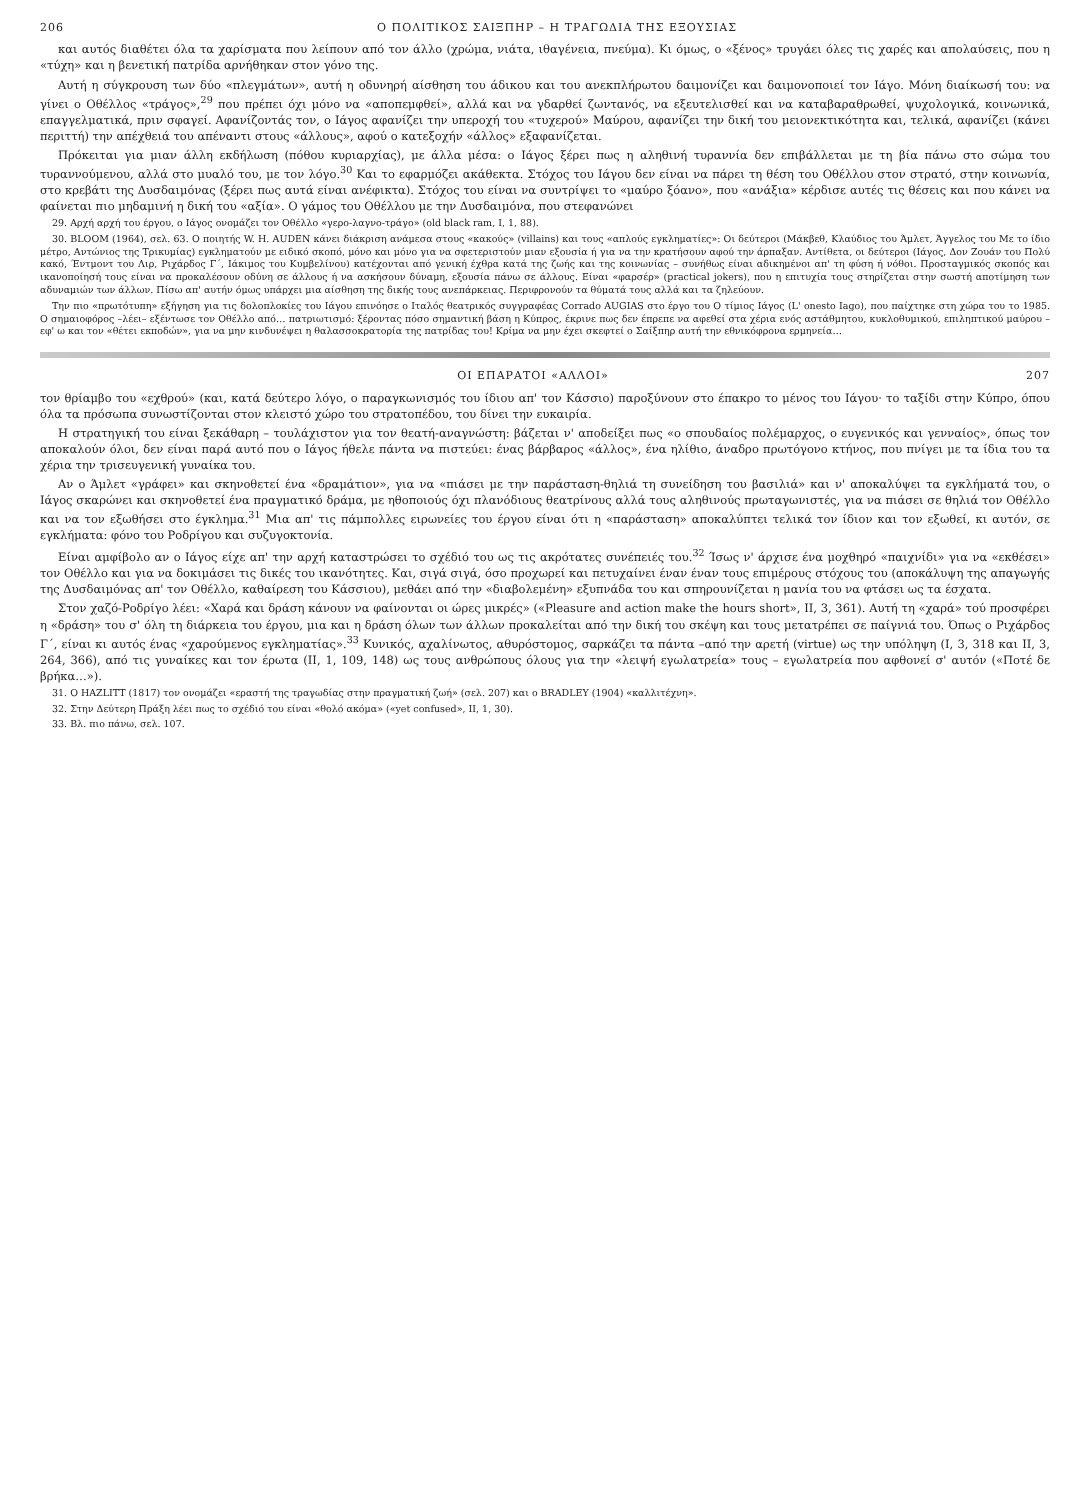206 Ο ΠΟΛΙΤΙΚΟΣ ΣΑΙΞΠΗΡ – Η ΤΡΑΓΩΔΙΑ ΤΗΣ ΕΞΟΥΣΙΑΣ
και αυτός διαθέτει όλα τα χαρίσματα που λείπουν από τον άλλο (χρώμα, νιάτα, ιθαγένεια, πνεύμα). Κι όμως, ο «ξένος» τρυγάει όλες τις χαρές και απολαύσεις, που η «τύχη» και η βενετική πατρίδα αρνήθηκαν στον γόνο της.
Αυτή η σύγκρουση των δύο «πλεγμάτων», αυτή η οδυνηρή αίσθηση του άδικου και του ανεκπλήρωτου δαιμονίζει και δαιμονοποιεί τον Ιάγο. Μόνη διαίκωσή του: να γίνει ο Οθέλλος «τράγος»,<sup>29</sup> που πρέπει όχι μόνο να «αποπεμφθεί», αλλά και να γδαρθεί ζωντανός, να εξευτελισθεί και να καταβαραθρωθεί, ψυχολογικά, κοινωνικά, επαγγελματικά, πριν σφαγεί. Αφανίζοντάς τον, ο Ιάγος αφανίζει την υπεροχή του «τυχερού» Μαύρου, αφανίζει την δική του μειονεκτικότητα και, τελικά, αφανίζει (κάνει περιττή) την απέχθειά του απέναντι στους «άλλους», αφού ο κατεξοχήν «άλλος» εξαφανίζεται.
Πρόκειται για μιαν άλλη εκδήλωση (πόθου κυριαρχίας), με άλλα μέσα: ο Ιάγος ξέρει πως η αληθινή τυραννία δεν επιβάλλεται με τη βία πάνω στο σώμα του τυραννούμενου, αλλά στο μυαλό του, με τον λόγο.<sup>30</sup> Και το εφαρμόζει ακάθεκτα. Στόχος του Ιάγου δεν είναι να πάρει τη θέση του Οθέλλου στον στρατό, στην κοινωνία, στο κρεβάτι της Δυσδαιμόνας (ξέρει πως αυτά είναι ανέφικτα). Στόχος του είναι να συντρίψει το «μαύρο ξόανο», που «ανάξια» κέρδισε αυτές τις θέσεις και που κάνει να φαίνεται πιο μηδαμινή η δική του «αξία». Ο γάμος του Οθέλλου με την Δυσδαιμόνα, που στεφανώνει
29. Αρχή αρχή του έργου, ο Ιάγος ονομάζει τον Οθέλλο «γερο-λαγνο-τράγο» (old black ram, I, 1, 88).
30. BLOOM (1964), σελ. 63. Ο ποιητής W. H. AUDEN κάνει διάκριση ανάμεσα στους «κακούς» (villains) και τους «απλούς εγκληματίες»: Οι δεύτεροι (Μάκβεθ, Κλαύδιος του Άμλετ, Άγγελος του Με το ίδιο μέτρο, Αντώνιος της Τρικυμίας) εγκληματούν με ειδικό σκοπό, μόνο και μόνο για να σφετεριστούν μιαν εξουσία ή για να την κρατήσουν αφού την άρπαξαν. Αντίθετα, οι δεύτεροι (Ιάγος, Δον Ζουάν του Πολύ κακό, Έντμοντ του Λιρ, Ριχάρδος Γ΄, Ιάκιμος του Κυμβελίνου) κατέχονται από γενική έχθρα κατά της ζωής και της κοινωνίας – συνήθως είναι αδικημένοι απ' τη φύση ή νόθοι. Προσταγμικός σκοπός και ικανοποίησή τους είναι να προκαλέσουν οδύνη σε άλλους ή να ασκήσουν δύναμη, εξουσία πάνω σε άλλους. Είναι «φαρσέρ» (practical jokers), που η επιτυχία τους στηρίζεται στην σωστή αποτίμηση των αδυναμιών των άλλων. Πίσω απ' αυτήν όμως υπάρχει μια αίσθηση της δικής τους ανεπάρκειας. Περιφρονούν τα θύματά τους αλλά και τα ζηλεύουν.
Την πιο «πρωτότυπη» εξήγηση για τις δολοπλοκίες του Ιάγου επινόησε ο Ιταλός θεατρικός συγγραφέας Corrado AUGIAS στο έργο του Ο τίμιος Ιάγος (L' onesto Iago), που παίχτηκε στη χώρα του το 1985. Ο σημαιοφόρος –λέει– εξέντωσε τον Οθέλλο από… πατριωτισμό: ξέροντας πόσο σημαντική βάση η Κύπρος, έκρινε πως δεν έπρεπε να αφεθεί στα χέρια ενός αστάθμητου, κυκλοθυμικού, επιληπτικού μαύρου – εφ' ω και τον «θέτει εκποδών», για να μην κινδυνέψει η θαλασσοκρατορία της πατρίδας του! Κρίμα να μην έχει σκεφτεί ο Σαίξπηρ αυτή την εθνικόφρονα ερμηνεία…
ΟΙ ΕΠΑΡΑΤΟΙ «ΑΛΛΟΙ» 207
τον θρίαμβο του «εχθρού» (και, κατά δεύτερο λόγο, ο παραγκωνισμός του ίδιου απ' τον Κάσσιο) παροξύνουν στο έπακρο το μένος του Ιάγου· το ταξίδι στην Κύπρο, όπου όλα τα πρόσωπα συνωστίζονται στον κλειστό χώρο του στρατοπέδου, του δίνει την ευκαιρία.
Η στρατηγική του είναι ξεκάθαρη – τουλάχιστον για τον θεατή-αναγνώστη: βάζεται ν' αποδείξει πως «ο σπουδαίος πολέμαρχος, ο ευγενικός και γενναίος», όπως τον αποκαλούν όλοι, δεν είναι παρά αυτό που ο Ιάγος ήθελε πάντα να πιστεύει: ένας βάρβαρος «άλλος», ένα ηλίθιο, άναδρο πρωτόγονο κτήνος, που πνίγει με τα ίδια του τα χέρια την τρισευγενική γυναίκα του.
Αν ο Άμλετ «γράφει» και σκηνοθετεί ένα «δραμάτιον», για να «πιάσει με την παράσταση-θηλιά τη συνείδηση του βασιλιά» και ν' αποκαλύψει τα εγκλήματά του, ο Ιάγος σκαρώνει και σκηνοθετεί ένα πραγματικό δράμα, με ηθοποιούς όχι πλανόδιους θεατρίνους αλλά τους αληθινούς πρωταγωνιστές, για να πιάσει σε θηλιά τον Οθέλλο και να τον εξωθήσει στο έγκλημα.<sup>31</sup> Μια απ' τις πάμπολλες ειρωνείες του έργου είναι ότι η «παράσταση» αποκαλύπτει τελικά τον ίδιον και τον εξωθεί, κι αυτόν, σε εγκλήματα: φόνο του Ροδρίγου και συζυγοκτονία.
Είναι αμφίβολο αν ο Ιάγος είχε απ' την αρχή καταστρώσει το σχέδιό του ως τις ακρότατες συνέπειές του.<sup>32</sup> Ίσως ν' άρχισε ένα μοχθηρό «παιχνίδι» για να «εκθέσει» τον Οθέλλο και για να δοκιμάσει τις δικές του ικανότητες. Και, σιγά σιγά, όσο προχωρεί και πετυχαίνει έναν έναν τους επιμέρους στόχους του (αποκάλυψη της απαγωγής της Δυσδαιμόνας απ' τον Οθέλλο, καθαίρεση του Κάσσιου), μεθάει από την «διαβολεμένη» εξυπνάδα του και σπηρουνίζεται η μανία του να φτάσει ως τα έσχατα.
Στον χαζό-Ροδρίγο λέει: «Χαρά και δράση κάνουν να φαίνονται οι ώρες μικρές» («Pleasure and action make the hours short», II, 3, 361). Αυτή τη «χαρά» τού προσφέρει η «δράση» του σ' όλη τη διάρκεια του έργου, μια και η δράση όλων των άλλων προκαλείται από την δική του σκέψη και τους μετατρέπει σε παίγνιά του. Όπως ο Ριχάρδος Γ΄, είναι κι αυτός ένας «χαρούμενος εγκληματίας».<sup>33</sup> Κυνικός, αχαλίνωτος, αθυρόστομος, σαρκάζει τα πάντα –από την αρετή (virtue) ως την υπόληψη (I, 3, 318 και II, 3, 264, 366), από τις γυναίκες και τον έρωτα (II, 1, 109, 148) ως τους ανθρώπους όλους για την «λειψή εγωλατρεία» τους – εγωλατρεία που αφθονεί σ' αυτόν («Ποτέ δε βρήκα…»).
31. Ο HAZLITT (1817) τον ονομάζει «εραστή της τραγωδίας στην πραγματική ζωή» (σελ. 207) και ο BRADLEY (1904) «καλλιτέχνη».
32. Στην Δεύτερη Πράξη λέει πως το σχέδιό του είναι «θολό ακόμα» («yet confused», II, 1, 30).
33. Βλ. πιο πάνω, σελ. 107.